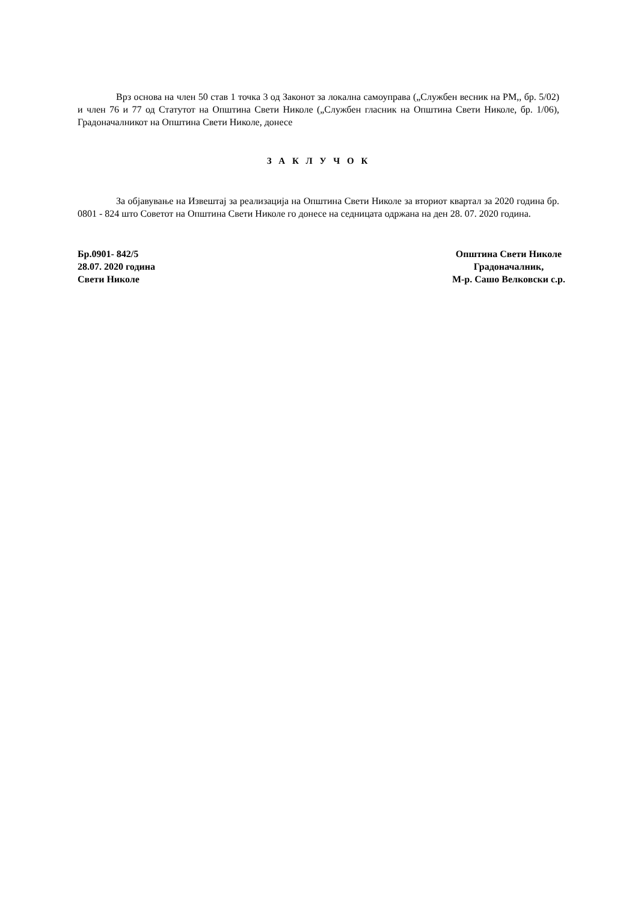Врз основа на член 50 став 1 точка 3 од Законот за локална самоуправа („Службен весник на РМ,, бр. 5/02) и член 76 и 77 од Статутот на Општина Свети Николе („Службен гласник на Општина Свети Николе, бр. 1/06), Градоначалникот на Општина Свети Николе, донесе
З А К Л У Ч О К
За објавување на Извештај за реализација на Општина Свети Николе за вториот квартал за 2020 година бр. 0801 - 824 што Советот на Општина Свети Николе го донесе на седницата одржана на ден 28. 07. 2020 година.
Бр.0901- 842/5
28.07. 2020 година
Свети Николе
Општина Свети Николе
Градоначалник,
М-р. Сашо Велковски с.р.